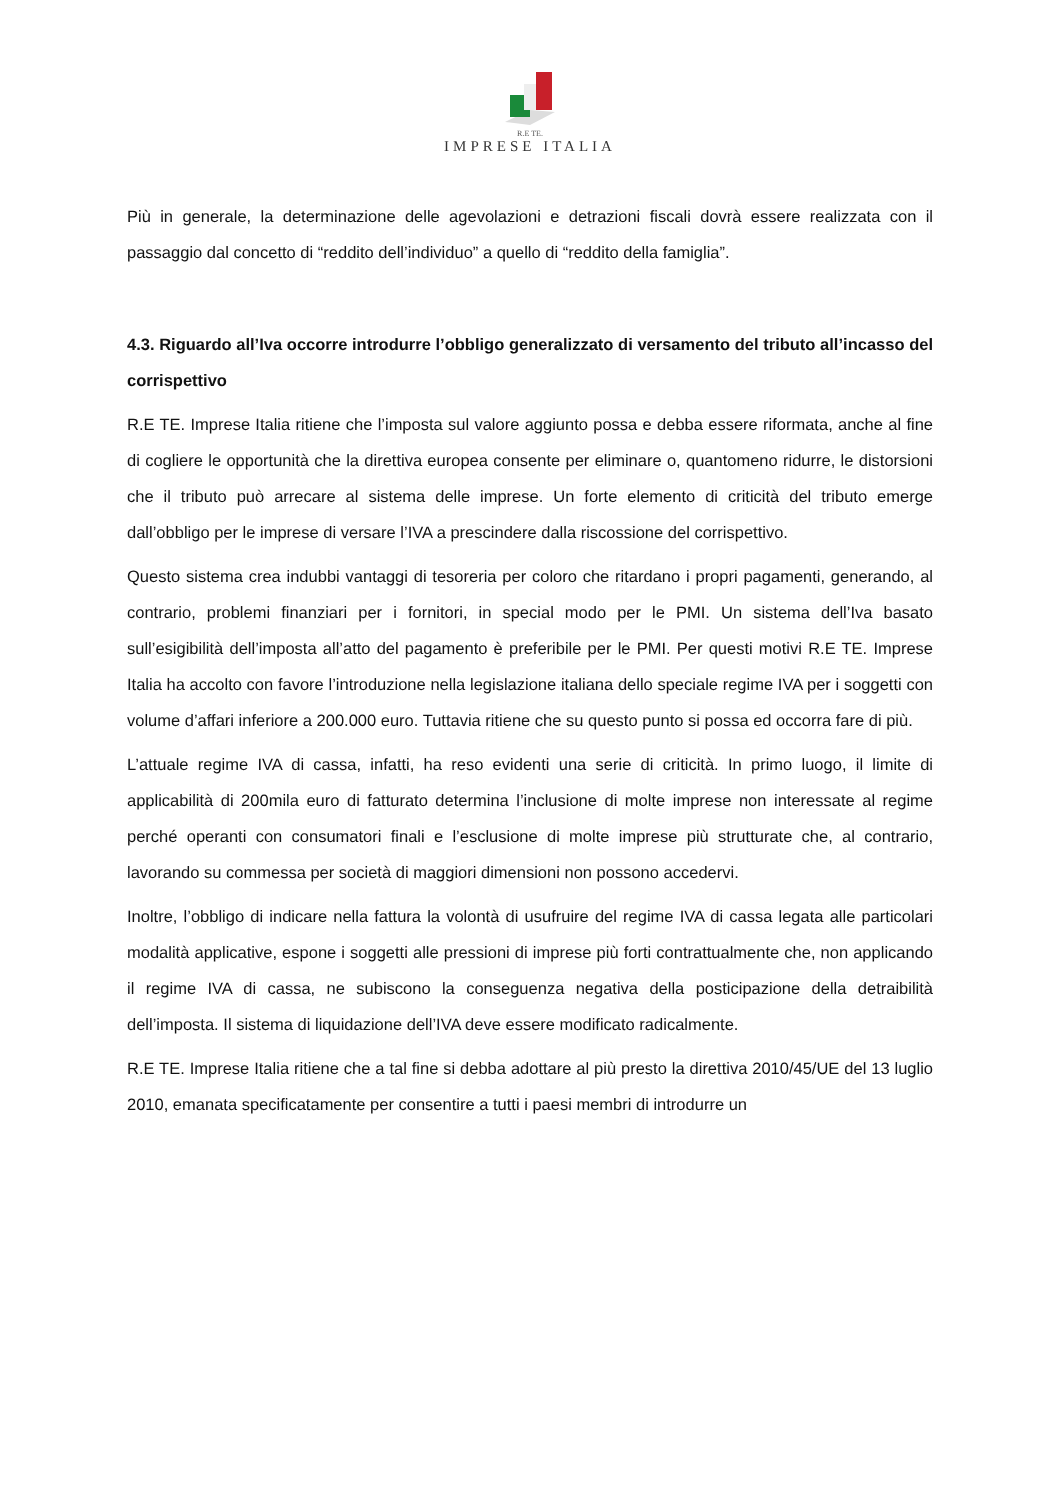R.E TE.
IMPRESE ITALIA
Più in generale, la determinazione delle agevolazioni e detrazioni fiscali dovrà essere realizzata con il passaggio dal concetto di “reddito dell’individuo” a quello di “reddito della famiglia”.
4.3. Riguardo all’Iva occorre introdurre l’obbligo generalizzato di versamento del tributo all’incasso del corrispettivo
R.E TE. Imprese Italia ritiene che l’imposta sul valore aggiunto possa e debba essere riformata, anche al fine di cogliere le opportunità che la direttiva europea consente per eliminare o, quantomeno ridurre, le distorsioni che il tributo può arrecare al sistema delle imprese. Un forte elemento di criticità del tributo emerge dall’obbligo per le imprese di versare l’IVA a prescindere dalla riscossione del corrispettivo.
Questo sistema crea indubbi vantaggi di tesoreria per coloro che ritardano i propri pagamenti, generando, al contrario, problemi finanziari per i fornitori, in special modo per le PMI. Un sistema dell’Iva basato sull’esigibilità dell’imposta all’atto del pagamento è preferibile per le PMI. Per questi motivi R.E TE. Imprese Italia ha accolto con favore l’introduzione nella legislazione italiana dello speciale regime IVA per i soggetti con volume d’affari inferiore a 200.000 euro. Tuttavia ritiene che su questo punto si possa ed occorra fare di più.
L’attuale regime IVA di cassa, infatti, ha reso evidenti una serie di criticità. In primo luogo, il limite di applicabilità di 200mila euro di fatturato determina l’inclusione di molte imprese non interessate al regime perché operanti con consumatori finali e l’esclusione di molte imprese più strutturate che, al contrario, lavorando su commessa per società di maggiori dimensioni non possono accedervi.
Inoltre, l’obbligo di indicare nella fattura la volontà di usufruire del regime IVA di cassa legata alle particolari modalità applicative, espone i soggetti alle pressioni di imprese più forti contrattualmente che, non applicando il regime IVA di cassa, ne subiscono la conseguenza negativa della posticipazione della detraibilità dell’imposta. Il sistema di liquidazione dell’IVA deve essere modificato radicalmente.
R.E TE. Imprese Italia ritiene che a tal fine si debba adottare al più presto la direttiva 2010/45/UE del 13 luglio 2010, emanata specificatamente per consentire a tutti i paesi membri di introdurre un